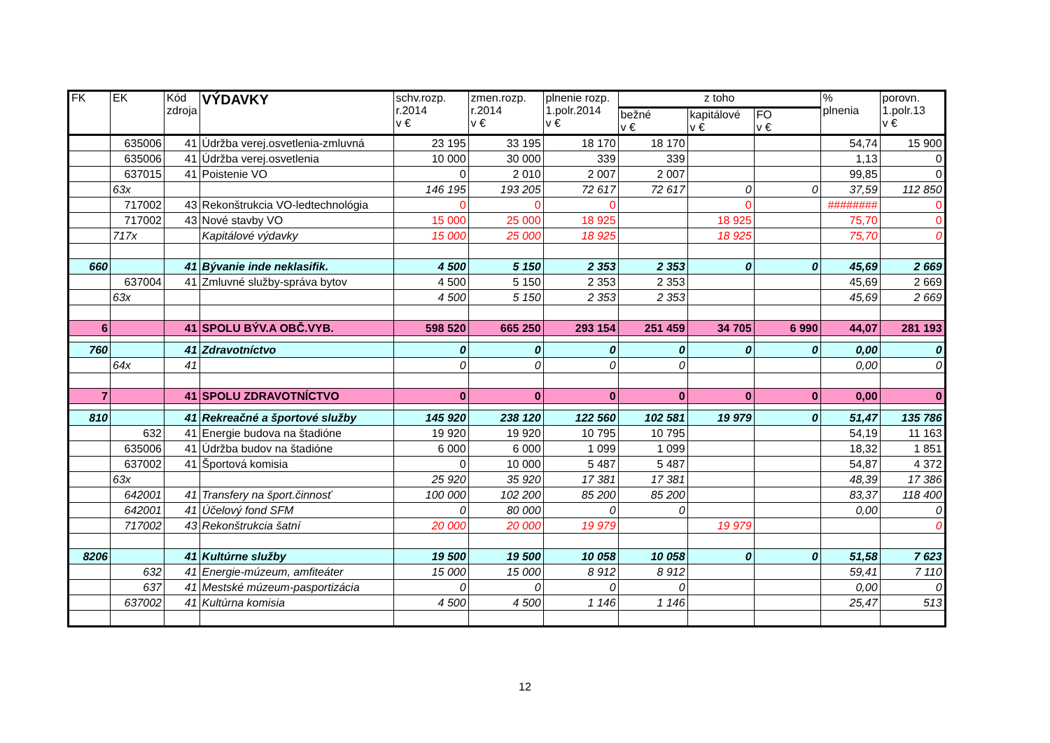| FK | EK | Kód zdroja | VÝDAVKY | schv.rozp. r.2014 v € | zmen.rozp. r.2014 v € | plnenie rozp. 1.polr.2014 v € | z toho | | | % plnenia | porovn. 1.polr.13 v € |
| --- | --- | --- | --- | --- | --- | --- | --- | --- | --- | --- | --- |
| | | | | | | | bežné v € | kapitálové v € | FO v € | | |
| | 635006 | 41 | Údržba verej.osvetlenia-zmluvná | 23 195 | 33 195 | 18 170 | 18 170 | | | 54,74 | 15 900 |
| | 635006 | 41 | Údržba verej.osvetlenia | 10 000 | 30 000 | 339 | 339 | | | 1,13 | 0 |
| | 637015 | 41 | Poistenie VO | 0 | 2 010 | 2 007 | 2 007 | | | 99,85 | 0 |
| | 63x | | | 146 195 | 193 205 | 72 617 | 72 617 | 0 | 0 | 37,59 | 112 850 |
| | 717002 | 43 | Rekonštrukcia VO-ledtechnológia | 0 | 0 | 0 | | 0 | | ######## | 0 |
| | 717002 | 43 | Nové stavby VO | 15 000 | 25 000 | 18 925 | | 18 925 | | 75,70 | 0 |
| | 717x | | Kapitálové výdavky | 15 000 | 25 000 | 18 925 | | 18 925 | | 75,70 | 0 |
| 660 | | 41 | Bývanie inde neklasifik. | 4 500 | 5 150 | 2 353 | 2 353 | 0 | 0 | 45,69 | 2 669 |
| | 637004 | 41 | Zmluvné služby-správa bytov | 4 500 | 5 150 | 2 353 | 2 353 | | | 45,69 | 2 669 |
| | 63x | | | 4 500 | 5 150 | 2 353 | 2 353 | | | 45,69 | 2 669 |
| 6 | | 41 | SPOLU BÝV.A OBČ.VYB. | 598 520 | 665 250 | 293 154 | 251 459 | 34 705 | 6 990 | 44,07 | 281 193 |
| 760 | | 41 | Zdravotníctvo | 0 | 0 | 0 | 0 | 0 | 0 | 0,00 | 0 |
| | 64x | 41 | | 0 | 0 | 0 | 0 | | | 0,00 | 0 |
| 7 | | 41 | SPOLU ZDRAVOTNÍCTVO | 0 | 0 | 0 | 0 | 0 | 0 | 0,00 | 0 |
| 810 | | 41 | Rekreačné a športové služby | 145 920 | 238 120 | 122 560 | 102 581 | 19 979 | 0 | 51,47 | 135 786 |
| | 632 | 41 | Energie budova na štadióne | 19 920 | 19 920 | 10 795 | 10 795 | | | 54,19 | 11 163 |
| | 635006 | 41 | Údržba budov na štadióne | 6 000 | 6 000 | 1 099 | 1 099 | | | 18,32 | 1 851 |
| | 637002 | 41 | Športová komisia | 0 | 10 000 | 5 487 | 5 487 | | | 54,87 | 4 372 |
| | 63x | | | 25 920 | 35 920 | 17 381 | 17 381 | | | 48,39 | 17 386 |
| | 642001 | 41 | Transfery na šport.činnosť | 100 000 | 102 200 | 85 200 | 85 200 | | | 83,37 | 118 400 |
| | 642001 | 41 | Účelový fond SFM | 0 | 80 000 | 0 | 0 | | | 0,00 | 0 |
| | 717002 | 43 | Rekonštrukcia šatní | 20 000 | 20 000 | 19 979 | | 19 979 | | | 0 |
| 8206 | | 41 | Kultúrne služby | 19 500 | 19 500 | 10 058 | 10 058 | 0 | 0 | 51,58 | 7 623 |
| | 632 | 41 | Energie-múzeum, amfiteáter | 15 000 | 15 000 | 8 912 | 8 912 | | | 59,41 | 7 110 |
| | 637 | 41 | Mestské múzeum-pasportizácia | 0 | 0 | 0 | 0 | | | 0,00 | 0 |
| | 637002 | 41 | Kultúrna komisia | 4 500 | 4 500 | 1 146 | 1 146 | | | 25,47 | 513 |
12